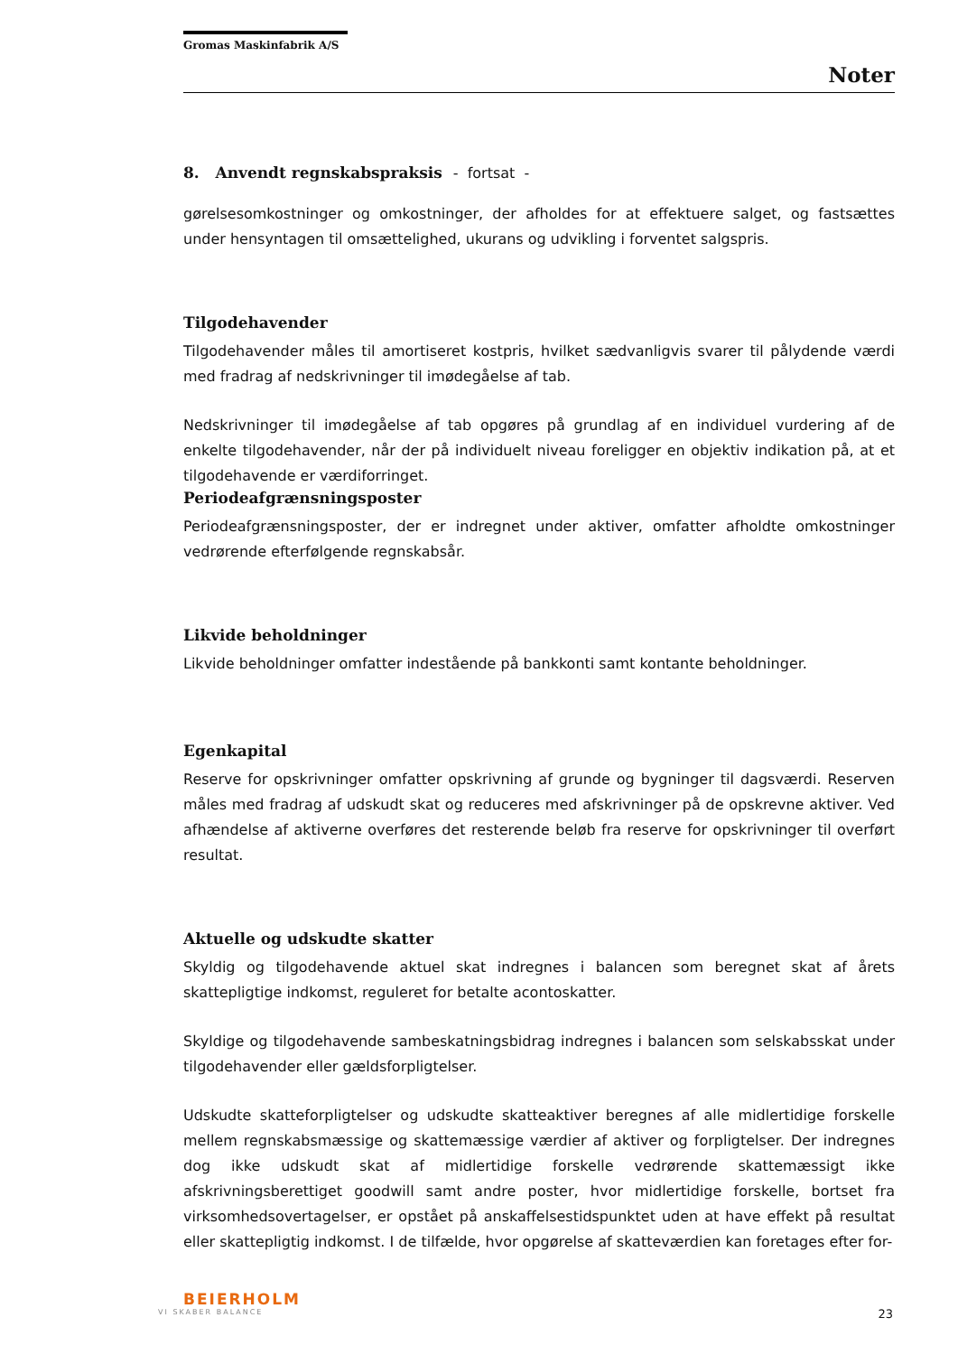Gromas Maskinfabrik A/S
Noter
8. Anvendt regnskabspraksis - fortsat -
gørelsesomkostninger og omkostninger, der afholdes for at effektuere salget, og fastsættes under hensyntagen til omsættelighed, ukurans og udvikling i forventet salgspris.
Tilgodehavender
Tilgodehavender måles til amortiseret kostpris, hvilket sædvanligvis svarer til pålydende værdi med fradrag af nedskrivninger til imødegåelse af tab.
Nedskrivninger til imødegåelse af tab opgøres på grundlag af en individuel vurdering af de enkelte tilgodehavender, når der på individuelt niveau foreligger en objektiv indikation på, at et tilgodehavende er værdiforringet.
Periodeafgrænsningsposter
Periodeafgrænsningsposter, der er indregnet under aktiver, omfatter afholdte omkostninger vedrørende efterfølgende regnskabsår.
Likvide beholdninger
Likvide beholdninger omfatter indestående på bankkonti samt kontante beholdninger.
Egenkapital
Reserve for opskrivninger omfatter opskrivning af grunde og bygninger til dagsværdi. Reserven måles med fradrag af udskudt skat og reduceres med afskrivninger på de opskrevne aktiver. Ved afhændelse af aktiverne overføres det resterende beløb fra reserve for opskrivninger til overført resultat.
Aktuelle og udskudte skatter
Skyldig og tilgodehavende aktuel skat indregnes i balancen som beregnet skat af årets skattepligtige indkomst, reguleret for betalte acontoskatter.
Skyldige og tilgodehavende sambeskatningsbidrag indregnes i balancen som selskabsskat under tilgodehavender eller gældsforpligtelser.
Udskudte skatteforpligtelser og udskudte skatteaktiver beregnes af alle midlertidige forskelle mellem regnskabsmæssige og skattemæssige værdier af aktiver og forpligtelser. Der indregnes dog ikke udskudt skat af midlertidige forskelle vedrørende skattemæssigt ikke afskrivningsberettiget goodwill samt andre poster, hvor midlertidige forskelle, bortset fra virksomhedsovertagelser, er opstået på anskaffelsestidspunktet uden at have effekt på resultat eller skattepligtig indkomst. I de tilfælde, hvor opgørelse af skatteværdien kan foretages efter for-
BEIERHOLM
VI SKABER BALANCE
23